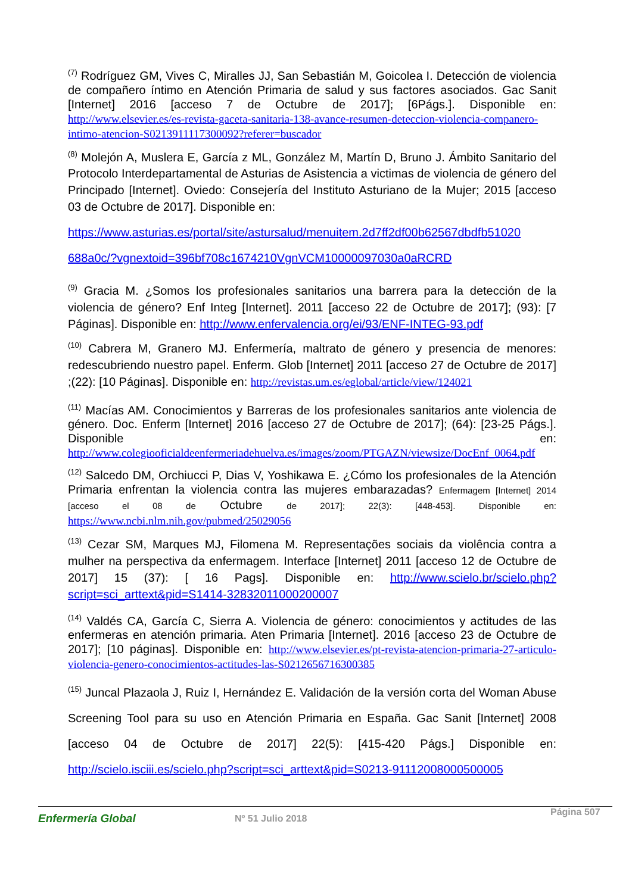<sup>(7)</sup> Rodríguez GM, Vives C, Miralles JJ, San Sebastián M, Goicolea I. Detección de violencia de compañero íntimo en Atención Primaria de salud y sus factores asociados. Gac Sanit [Internet] 2016 [acceso 7 de Octubre de 2017]; [6Págs.]. Disponible en: http://www.elsevier.es/es-revista-gaceta-sanitaria-138-avance-resumen-deteccion-violencia-companero-intimo-atencion-S0213911117300092?referer=buscador
<sup>(8)</sup> Molejón A, Muslera E, García z ML, González M, Martín D, Bruno J. Ámbito Sanitario del Protocolo Interdepartamental de Asturias de Asistencia a victimas de violencia de género del Principado [Internet]. Oviedo: Consejería del Instituto Asturiano de la Mujer; 2015 [acceso 03 de Octubre de 2017]. Disponible en:
https://www.asturias.es/portal/site/astursalud/menuitem.2d7ff2df00b62567dbdfb51020 688a0c/?vgnextoid=396bf708c1674210VgnVCM10000097030a0aRCRD
<sup>(9)</sup> Gracia M. ¿Somos los profesionales sanitarios una barrera para la detección de la violencia de género? Enf Integ [Internet]. 2011 [acceso 22 de Octubre de 2017]; (93): [7 Páginas]. Disponible en: http://www.enfervalencia.org/ei/93/ENF-INTEG-93.pdf
<sup>(10)</sup> Cabrera M, Granero MJ. Enfermería, maltrato de género y presencia de menores: redescubriendo nuestro papel. Enferm. Glob [Internet] 2011 [acceso 27 de Octubre de 2017] ;(22): [10 Páginas]. Disponible en: http://revistas.um.es/eglobal/article/view/124021
<sup>(11)</sup> Macías AM. Conocimientos y Barreras de los profesionales sanitarios ante violencia de género. Doc. Enferm [Internet] 2016 [acceso 27 de Octubre de 2017]; (64): [23-25 Págs.]. Disponible en: http://www.colegiooficialdeenfermeriadehuelva.es/images/zoom/PTGAZN/viewsize/DocEnf_0064.pdf
<sup>(12)</sup> Salcedo DM, Orchiucci P, Dias V, Yoshikawa E. ¿Cómo los profesionales de la Atención Primaria enfrentan la violencia contra las mujeres embarazadas? Enfermagem [Internet] 2014 [acceso el 08 de Octubre de 2017]; 22(3): [448-453]. Disponible en: https://www.ncbi.nlm.nih.gov/pubmed/25029056
<sup>(13)</sup> Cezar SM, Marques MJ, Filomena M. Representações sociais da violência contra a mulher na perspectiva da enfermagem. Interface [Internet] 2011 [acceso 12 de Octubre de 2017] 15 (37): [ 16 Pags]. Disponible en: http://www.scielo.br/scielo.php?script=sci_arttext&pid=S1414-32832011000200007
<sup>(14)</sup> Valdés CA, García C, Sierra A. Violencia de género: conocimientos y actitudes de las enfermeras en atención primaria. Aten Primaria [Internet]. 2016 [acceso 23 de Octubre de 2017]; [10 páginas]. Disponible en: http://www.elsevier.es/pt-revista-atencion-primaria-27-articulo-violencia-genero-conocimientos-actitudes-las-S0212656716300385
<sup>(15)</sup> Juncal Plazaola J, Ruiz I, Hernández E. Validación de la versión corta del Woman Abuse Screening Tool para su uso en Atención Primaria en España. Gac Sanit [Internet] 2008 [acceso 04 de Octubre de 2017] 22(5): [415-420 Págs.] Disponible en: http://scielo.isciii.es/scielo.php?script=sci_arttext&pid=S0213-91112008000500005
Enfermería Global Nº 51 Julio 2018 Página 507